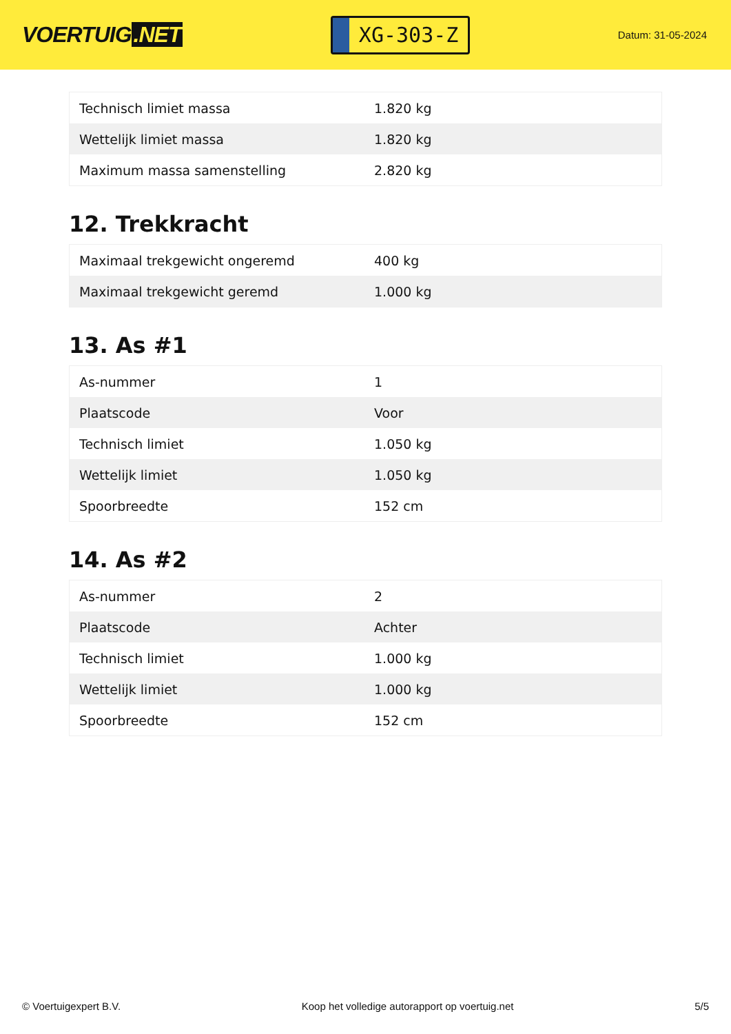VOERTUIG.NET
XG-303-Z
Datum: 31-05-2024
| Technisch limiet massa | 1.820 kg |
| Wettelijk limiet massa | 1.820 kg |
| Maximum massa samenstelling | 2.820 kg |
12. Trekkracht
| Maximaal trekgewicht ongeremd | 400 kg |
| Maximaal trekgewicht geremd | 1.000 kg |
13. As #1
| As-nummer | 1 |
| Plaatscode | Voor |
| Technisch limiet | 1.050 kg |
| Wettelijk limiet | 1.050 kg |
| Spoorbreedte | 152 cm |
14. As #2
| As-nummer | 2 |
| Plaatscode | Achter |
| Technisch limiet | 1.000 kg |
| Wettelijk limiet | 1.000 kg |
| Spoorbreedte | 152 cm |
© Voertuigexpert B.V. Koop het volledige autorapport op voertuig.net 5/5